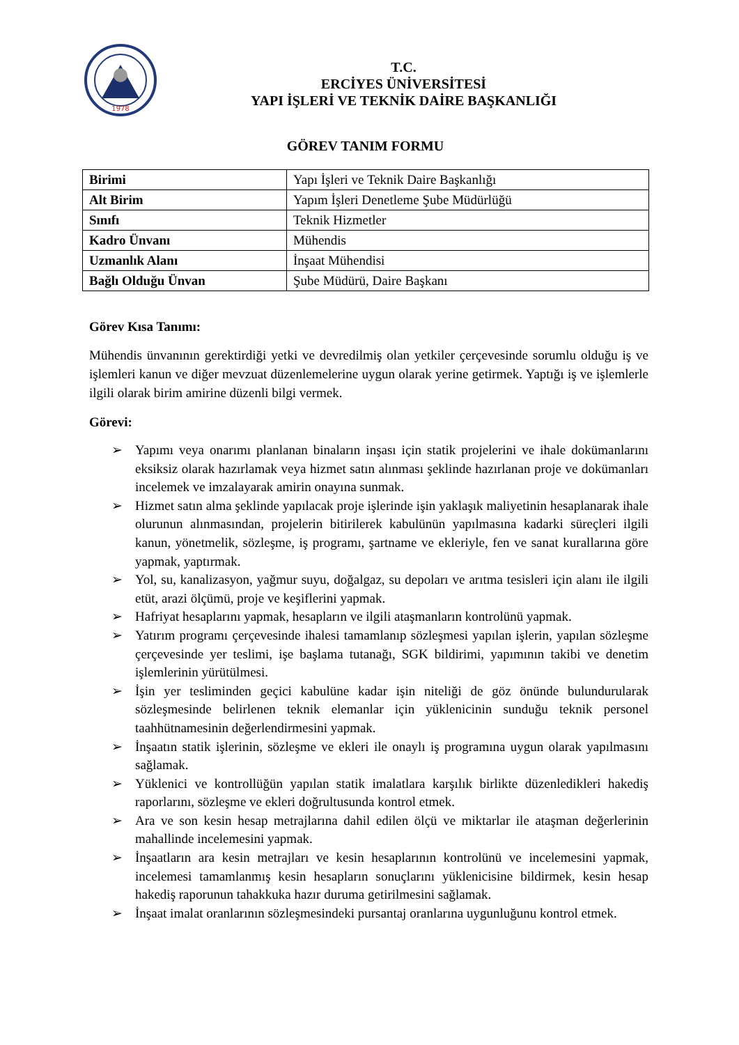1978
T.C.
ERCİYES ÜNİVERSİTESİ
YAPI İŞLERİ VE TEKNİK DAİRE BAŞKANLIĞI
GÖREV TANIM FORMU
| Birimi | Yapı İşleri ve Teknik Daire Başkanlığı |
| Alt Birim | Yapım İşleri Denetleme Şube Müdürlüğü |
| Sınıfı | Teknik Hizmetler |
| Kadro Ünvanı | Mühendis |
| Uzmanlık Alanı | İnşaat Mühendisi |
| Bağlı Olduğu Ünvan | Şube Müdürü, Daire Başkanı |
Görev Kısa Tanımı:
Mühendis ünvanının gerektirdiği yetki ve devredilmiş olan yetkiler çerçevesinde sorumlu olduğu iş ve işlemleri kanun ve diğer mevzuat düzenlemelerine uygun olarak yerine getirmek. Yaptığı iş ve işlemlerle ilgili olarak birim amirine düzenli bilgi vermek.
Görevi:
➢ Yapımı veya onarımı planlanan binaların inşası için statik projelerini ve ihale dokümanlarını eksiksiz olarak hazırlamak veya hizmet satın alınması şeklinde hazırlanan proje ve dokümanları incelemek ve imzalayarak amirin onayına sunmak.
➢ Hizmet satın alma şeklinde yapılacak proje işlerinde işin yaklaşık maliyetinin hesaplanarak ihale olurunun alınmasından, projelerin bitirilerek kabulünün yapılmasına kadarki süreçleri ilgili kanun, yönetmelik, sözleşme, iş programı, şartname ve ekleriyle, fen ve sanat kurallarına göre yapmak, yaptırmak.
➢ Yol, su, kanalizasyon, yağmur suyu, doğalgaz, su depoları ve arıtma tesisleri için alanı ile ilgili etüt, arazi ölçümü, proje ve keşiflerini yapmak.
➢ Hafriyat hesaplarını yapmak, hesapların ve ilgili ataşmanların kontrolünü yapmak.
➢ Yatırım programı çerçevesinde ihalesi tamamlanıp sözleşmesi yapılan işlerin, yapılan sözleşme çerçevesinde yer teslimi, işe başlama tutanağı, SGK bildirimi, yapımının takibi ve denetim işlemlerinin yürütülmesi.
➢ İşin yer tesliminden geçici kabulüne kadar işin niteliği de göz önünde bulundurularak sözleşmesinde belirlenen teknik elemanlar için yüklenicinin sunduğu teknik personel taahhütnamesinin değerlendirmesini yapmak.
➢ İnşaatın statik işlerinin, sözleşme ve ekleri ile onaylı iş programına uygun olarak yapılmasını sağlamak.
➢ Yüklenici ve kontrollüğün yapılan statik imalatlara karşılık birlikte düzenledikleri hakediş raporlarını, sözleşme ve ekleri doğrultusunda kontrol etmek.
➢ Ara ve son kesin hesap metrajlarına dahil edilen ölçü ve miktarlar ile ataşman değerlerinin mahallinde incelemesini yapmak.
➢ İnşaatların ara kesin metrajları ve kesin hesaplarının kontrolünü ve incelemesini yapmak, incelemesi tamamlanmış kesin hesapların sonuçlarını yüklenicisine bildirmek, kesin hesap hakediş raporunun tahakkuka hazır duruma getirilmesini sağlamak.
➢ İnşaat imalat oranlarının sözleşmesindeki pursantaj oranlarına uygunluğunu kontrol etmek.